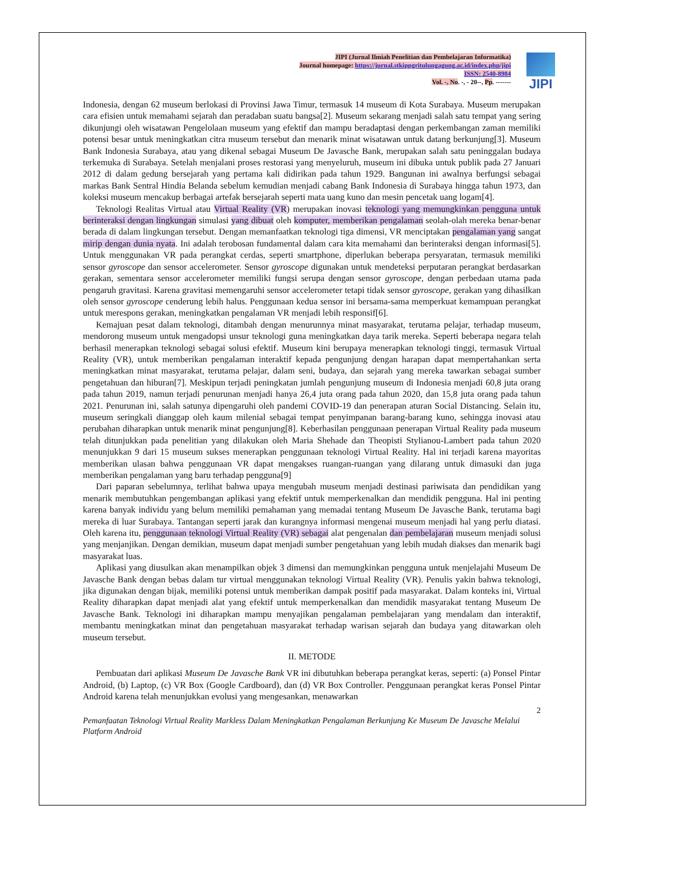JIPI (Jurnal Ilmiah Penelitian dan Pembelajaran Informatika)
Journal homepage: https://jurnal.stkippgritulungagung.ac.id/index.php/jipi
ISSN: 2540-8984
Vol. -, No. -, - 20--, Pp. -------
JIPI
Indonesia, dengan 62 museum berlokasi di Provinsi Jawa Timur, termasuk 14 museum di Kota Surabaya. Museum merupakan cara efisien untuk memahami sejarah dan peradaban suatu bangsa[2]. Museum sekarang menjadi salah satu tempat yang sering dikunjungi oleh wisatawan Pengelolaan museum yang efektif dan mampu beradaptasi dengan perkembangan zaman memiliki potensi besar untuk meningkatkan citra museum tersebut dan menarik minat wisatawan untuk datang berkunjung[3]. Museum Bank Indonesia Surabaya, atau yang dikenal sebagai Museum De Javasche Bank, merupakan salah satu peninggalan budaya terkemuka di Surabaya. Setelah menjalani proses restorasi yang menyeluruh, museum ini dibuka untuk publik pada 27 Januari 2012 di dalam gedung bersejarah yang pertama kali didirikan pada tahun 1929. Bangunan ini awalnya berfungsi sebagai markas Bank Sentral Hindia Belanda sebelum kemudian menjadi cabang Bank Indonesia di Surabaya hingga tahun 1973, dan koleksi museum mencakup berbagai artefak bersejarah seperti mata uang kuno dan mesin pencetak uang logam[4].
Teknologi Realitas Virtual atau Virtual Reality (VR) merupakan inovasi teknologi yang memungkinkan pengguna untuk berinteraksi dengan lingkungan simulasi yang dibuat oleh komputer, memberikan pengalaman seolah-olah mereka benar-benar berada di dalam lingkungan tersebut. Dengan memanfaatkan teknologi tiga dimensi, VR menciptakan pengalaman yang sangat mirip dengan dunia nyata. Ini adalah terobosan fundamental dalam cara kita memahami dan berinteraksi dengan informasi[5]. Untuk menggunakan VR pada perangkat cerdas, seperti smartphone, diperlukan beberapa persyaratan, termasuk memiliki sensor gyroscope dan sensor accelerometer. Sensor gyroscope digunakan untuk mendeteksi perputaran perangkat berdasarkan gerakan, sementara sensor accelerometer memiliki fungsi serupa dengan sensor gyroscope, dengan perbedaan utama pada pengaruh gravitasi. Karena gravitasi memengaruhi sensor accelerometer tetapi tidak sensor gyroscope, gerakan yang dihasilkan oleh sensor gyroscope cenderung lebih halus. Penggunaan kedua sensor ini bersama-sama memperkuat kemampuan perangkat untuk merespons gerakan, meningkatkan pengalaman VR menjadi lebih responsif[6].
Kemajuan pesat dalam teknologi, ditambah dengan menurunnya minat masyarakat, terutama pelajar, terhadap museum, mendorong museum untuk mengadopsi unsur teknologi guna meningkatkan daya tarik mereka. Seperti beberapa negara telah berhasil menerapkan teknologi sebagai solusi efektif. Museum kini berupaya menerapkan teknologi tinggi, termasuk Virtual Reality (VR), untuk memberikan pengalaman interaktif kepada pengunjung dengan harapan dapat mempertahankan serta meningkatkan minat masyarakat, terutama pelajar, dalam seni, budaya, dan sejarah yang mereka tawarkan sebagai sumber pengetahuan dan hiburan[7]. Meskipun terjadi peningkatan jumlah pengunjung museum di Indonesia menjadi 60,8 juta orang pada tahun 2019, namun terjadi penurunan menjadi hanya 26,4 juta orang pada tahun 2020, dan 15,8 juta orang pada tahun 2021. Penurunan ini, salah satunya dipengaruhi oleh pandemi COVID-19 dan penerapan aturan Social Distancing. Selain itu, museum seringkali dianggap oleh kaum milenial sebagai tempat penyimpanan barang-barang kuno, sehingga inovasi atau perubahan diharapkan untuk menarik minat pengunjung[8]. Keberhasilan penggunaan penerapan Virtual Reality pada museum telah ditunjukkan pada penelitian yang dilakukan oleh Maria Shehade dan Theopisti Stylianou-Lambert pada tahun 2020 menunjukkan 9 dari 15 museum sukses menerapkan penggunaan teknologi Virtual Reality. Hal ini terjadi karena mayoritas memberikan ulasan bahwa penggunaan VR dapat mengakses ruangan-ruangan yang dilarang untuk dimasuki dan juga memberikan pengalaman yang baru terhadap pengguna[9]
Dari paparan sebelumnya, terlihat bahwa upaya mengubah museum menjadi destinasi pariwisata dan pendidikan yang menarik membutuhkan pengembangan aplikasi yang efektif untuk memperkenalkan dan mendidik pengguna. Hal ini penting karena banyak individu yang belum memiliki pemahaman yang memadai tentang Museum De Javasche Bank, terutama bagi mereka di luar Surabaya. Tantangan seperti jarak dan kurangnya informasi mengenai museum menjadi hal yang perlu diatasi. Oleh karena itu, penggunaan teknologi Virtual Reality (VR) sebagai alat pengenalan dan pembelajaran museum menjadi solusi yang menjanjikan. Dengan demikian, museum dapat menjadi sumber pengetahuan yang lebih mudah diakses dan menarik bagi masyarakat luas.
Aplikasi yang diusulkan akan menampilkan objek 3 dimensi dan memungkinkan pengguna untuk menjelajahi Museum De Javasche Bank dengan bebas dalam tur virtual menggunakan teknologi Virtual Reality (VR). Penulis yakin bahwa teknologi, jika digunakan dengan bijak, memiliki potensi untuk memberikan dampak positif pada masyarakat. Dalam konteks ini, Virtual Reality diharapkan dapat menjadi alat yang efektif untuk memperkenalkan dan mendidik masyarakat tentang Museum De Javasche Bank. Teknologi ini diharapkan mampu menyajikan pengalaman pembelajaran yang mendalam dan interaktif, membantu meningkatkan minat dan pengetahuan masyarakat terhadap warisan sejarah dan budaya yang ditawarkan oleh museum tersebut.
II. METODE
Pembuatan dari aplikasi Museum De Javasche Bank VR ini dibutuhkan beberapa perangkat keras, seperti: (a) Ponsel Pintar Android, (b) Laptop, (c) VR Box (Google Cardboard), dan (d) VR Box Controller. Penggunaan perangkat keras Ponsel Pintar Android karena telah menunjukkan evolusi yang mengesankan, menawarkan
2
Pemanfaatan Teknologi Virtual Reality Markless Dalam Meningkatkan Pengalaman Berkunjung Ke Museum De Javasche Melalui Platform Android